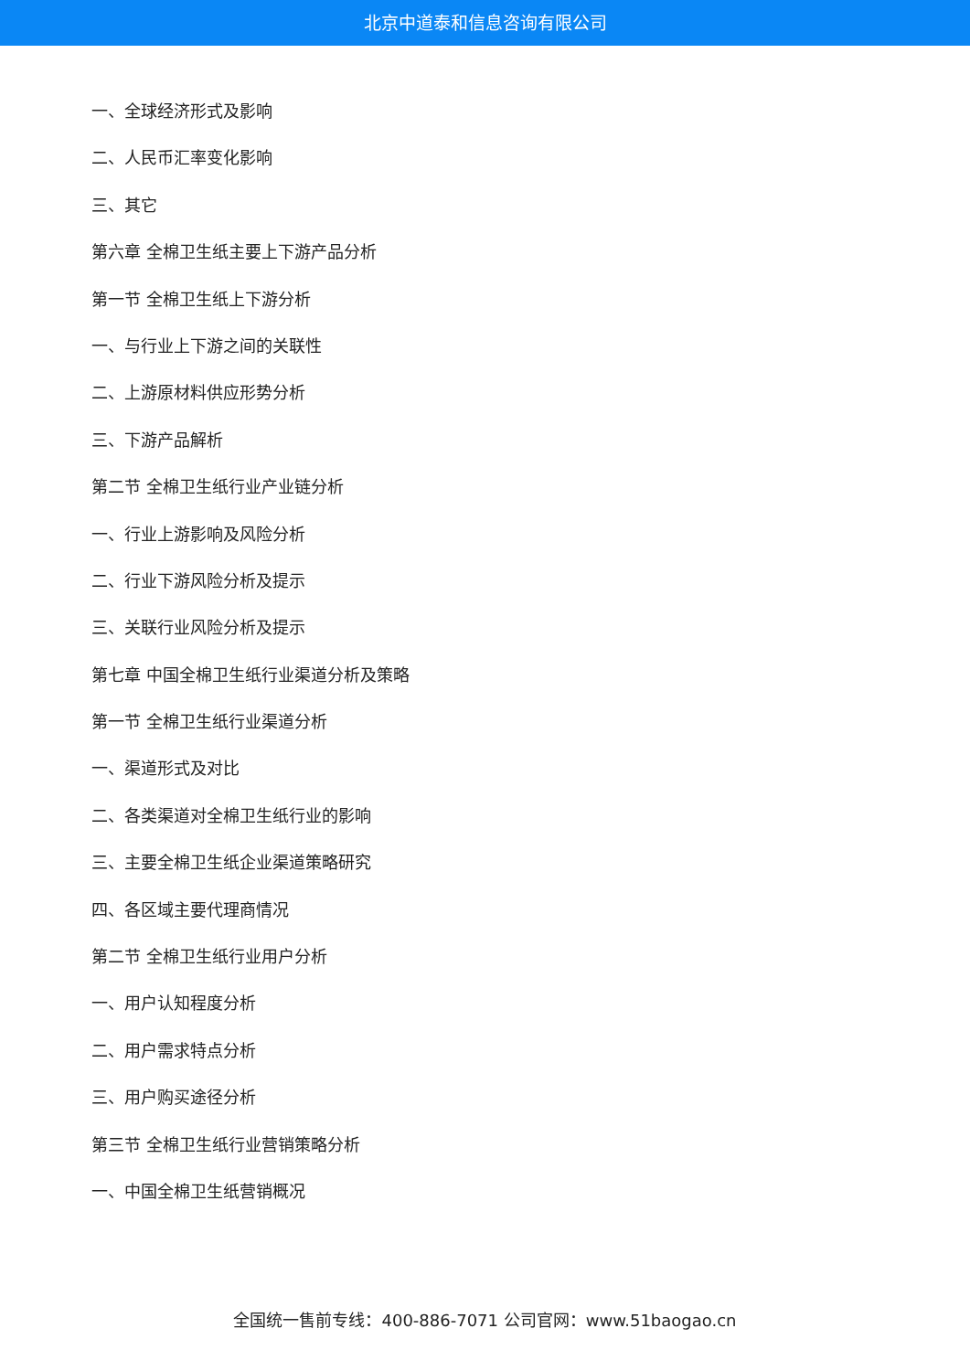北京中道泰和信息咨询有限公司
一、全球经济形式及影响
二、人民币汇率变化影响
三、其它
第六章 全棉卫生纸主要上下游产品分析
第一节 全棉卫生纸上下游分析
一、与行业上下游之间的关联性
二、上游原材料供应形势分析
三、下游产品解析
第二节 全棉卫生纸行业产业链分析
一、行业上游影响及风险分析
二、行业下游风险分析及提示
三、关联行业风险分析及提示
第七章 中国全棉卫生纸行业渠道分析及策略
第一节 全棉卫生纸行业渠道分析
一、渠道形式及对比
二、各类渠道对全棉卫生纸行业的影响
三、主要全棉卫生纸企业渠道策略研究
四、各区域主要代理商情况
第二节 全棉卫生纸行业用户分析
一、用户认知程度分析
二、用户需求特点分析
三、用户购买途径分析
第三节 全棉卫生纸行业营销策略分析
一、中国全棉卫生纸营销概况
全国统一售前专线：400-886-7071 公司官网：www.51baogao.cn